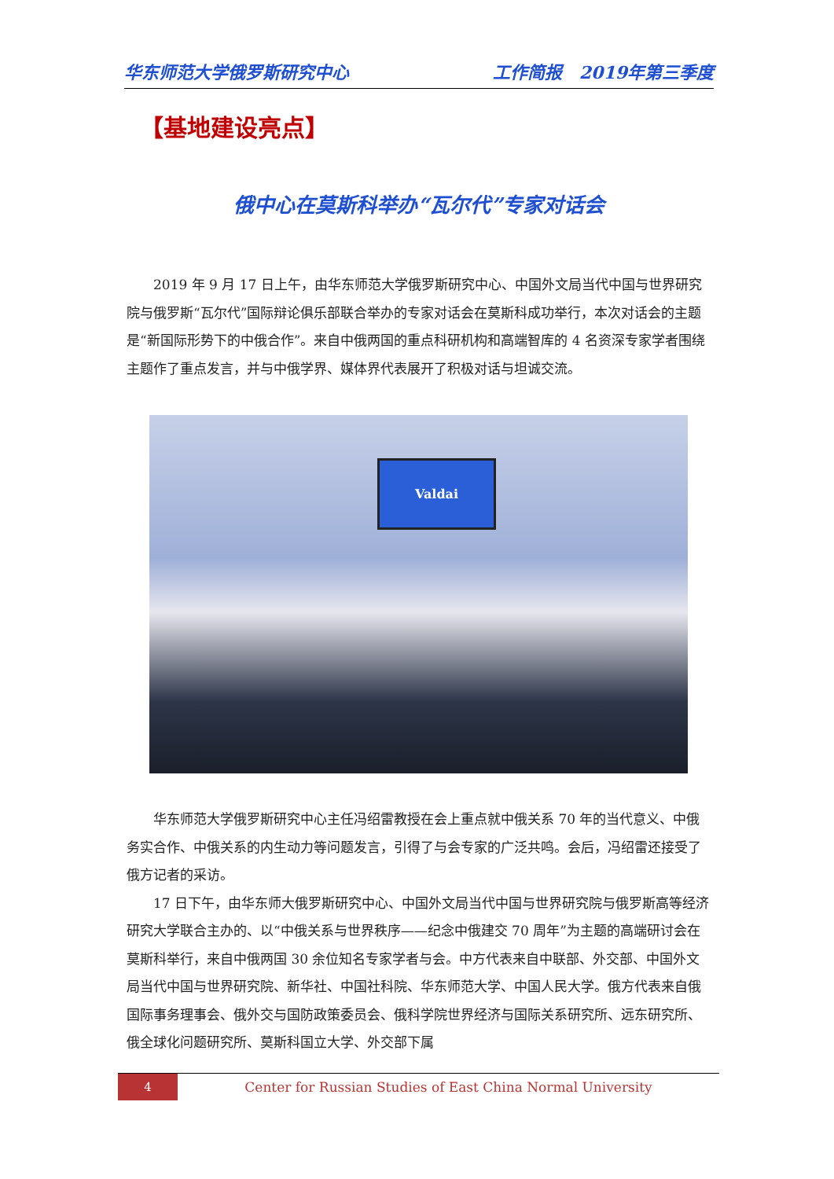华东师范大学俄罗斯研究中心 工作简报　2019年第三季度
【基地建设亮点】
俄中心在莫斯科举办“瓦尔代”专家对话会
2019 年 9 月 17 日上午，由华东师范大学俄罗斯研究中心、中国外文局当代中国与世界研究院与俄罗斯“瓦尔代”国际辩论俱乐部联合举办的专家对话会在莫斯科成功举行，本次对话会的主题是“新国际形势下的中俄合作”。来自中俄两国的重点科研机构和高端智库的 4 名资深专家学者围绕主题作了重点发言，并与中俄学界、媒体界代表展开了积极对话与坦诚交流。
Valdai
华东师范大学俄罗斯研究中心主任冯绍雷教授在会上重点就中俄关系 70 年的当代意义、中俄务实合作、中俄关系的内生动力等问题发言，引得了与会专家的广泛共鸣。会后，冯绍雷还接受了俄方记者的采访。
17 日下午，由华东师大俄罗斯研究中心、中国外文局当代中国与世界研究院与俄罗斯高等经济研究大学联合主办的、以“中俄关系与世界秩序——纪念中俄建交 70 周年”为主题的高端研讨会在莫斯科举行，来自中俄两国 30 余位知名专家学者与会。中方代表来自中联部、外交部、中国外文局当代中国与世界研究院、新华社、中国社科院、华东师范大学、中国人民大学。俄方代表来自俄国际事务理事会、俄外交与国防政策委员会、俄科学院世界经济与国际关系研究所、远东研究所、俄全球化问题研究所、莫斯科国立大学、外交部下属
4
Center for Russian Studies of East China Normal University